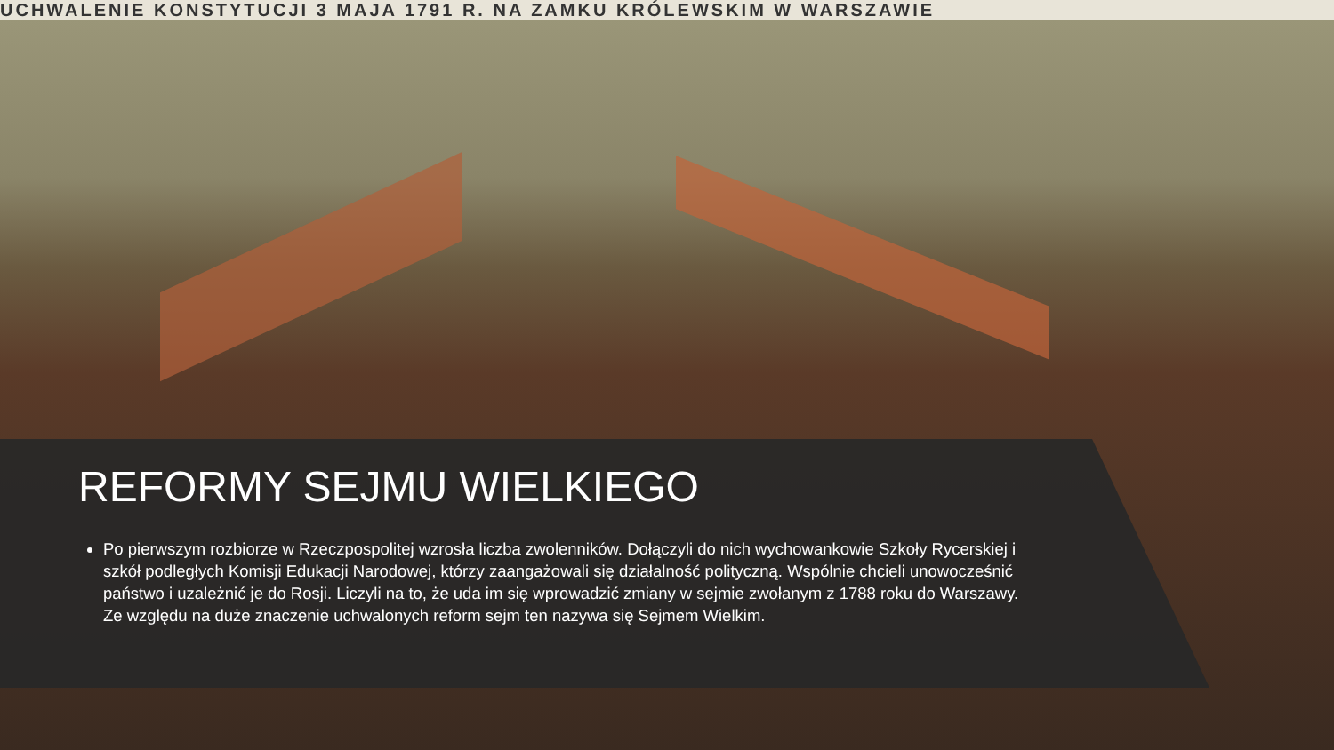UCHWALENIE KONSTYTUCJI 3 MAJA 1791 R. NA ZAMKU KRÓLEWSKIM W WARSZAWIE
REFORMY SEJMU WIELKIEGO
Po pierwszym rozbiorze w Rzeczpospolitej wzrosła liczba zwolenników. Dołączyli do nich wychowankowie Szkoły Rycerskiej i szkół podległych Komisji Edukacji Narodowej, którzy zaangażowali się działalność polityczną. Wspólnie chcieli unowocześnić państwo i uzależnić je do Rosji. Liczyli na to, że uda im się wprowadzić zmiany w sejmie zwołanym z 1788 roku do Warszawy. Ze względu na duże znaczenie uchwalonych reform sejm ten nazywa się Sejmem Wielkim.